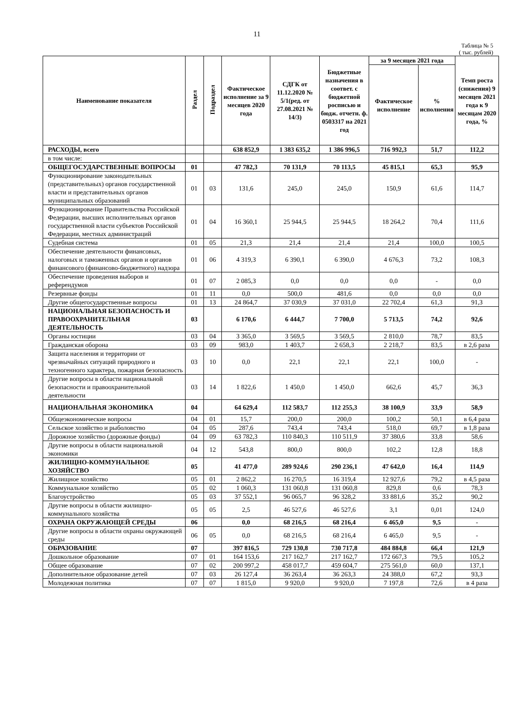11
Таблица № 5
( тыс. рублей)
| Наименование показателя | Раздел | Подраздел | Фактическое исполнение за 9 месяцев 2020 года | СДГК от 11.12.2020 № 5/1(ред. от 27.08.2021 № 14/3) | Бюджетные назначения в соответ. с бюджетной росписью и бюдж. отчетн. ф. 0503317 на 2021 год | за 9 месяцев 2021 года | | Темп роста (снижения) 9 месяцев 2021 года к 9 месяцам 2020 года, % |
| --- | --- | --- | --- | --- | --- | --- | --- | --- |
| | | | | | | Фактическое исполнение | % исполнения | |
| РАСХОДЫ, всего | | | 638 852,9 | 1 383 635,2 | 1 386 996,5 | 716 992,3 | 51,7 | 112,2 |
| в том числе: | | | | | | | | |
| ОБЩЕГОСУДАРСТВЕННЫЕ ВОПРОСЫ | 01 | | 47 782,3 | 70 131,9 | 70 113,5 | 45 815,1 | 65,3 | 95,9 |
| Функционирование законодательных (представительных) органов государственной власти и представительных органов муниципальных образований | 01 | 03 | 131,6 | 245,0 | 245,0 | 150,9 | 61,6 | 114,7 |
| Функционирование Правительства Российской Федерации, высших исполнительных органов государственной власти субъектов Российской Федерации, местных администраций | 01 | 04 | 16 360,1 | 25 944,5 | 25 944,5 | 18 264,2 | 70,4 | 111,6 |
| Судебная система | 01 | 05 | 21,3 | 21,4 | 21,4 | 21,4 | 100,0 | 100,5 |
| Обеспечение деятельности финансовых, налоговых и таможенных органов и органов финансового (финансово-бюджетного) надзора | 01 | 06 | 4 319,3 | 6 390,1 | 6 390,0 | 4 676,3 | 73,2 | 108,3 |
| Обеспечение проведения выборов и референдумов | 01 | 07 | 2 085,3 | 0,0 | 0,0 | 0,0 | - | 0,0 |
| Резервные фонды | 01 | 11 | 0,0 | 500,0 | 481,6 | 0,0 | 0,0 | 0,0 |
| Другие общегосударственные вопросы | 01 | 13 | 24 864,7 | 37 030,9 | 37 031,0 | 22 702,4 | 61,3 | 91,3 |
| НАЦИОНАЛЬНАЯ БЕЗОПАСНОСТЬ И ПРАВООХРАНИТЕЛЬНАЯ ДЕЯТЕЛЬНОСТЬ | 03 | | 6 170,6 | 6 444,7 | 7 700,0 | 5 713,5 | 74,2 | 92,6 |
| Органы юстиции | 03 | 04 | 3 365,0 | 3 569,5 | 3 569,5 | 2 810,0 | 78,7 | 83,5 |
| Гражданская оборона | 03 | 09 | 983,0 | 1 403,7 | 2 658,3 | 2 218,7 | 83,5 | в 2,6 раза |
| Защита населения и территории от чрезвычайных ситуаций природного и техногенного характера, пожарная безопасность | 03 | 10 | 0,0 | 22,1 | 22,1 | 22,1 | 100,0 | - |
| Другие вопросы в области национальной безопасности и правоохранительной деятельности | 03 | 14 | 1 822,6 | 1 450,0 | 1 450,0 | 662,6 | 45,7 | 36,3 |
| НАЦИОНАЛЬНАЯ ЭКОНОМИКА | 04 | | 64 629,4 | 112 583,7 | 112 255,3 | 38 100,9 | 33,9 | 58,9 |
| Общеэкономические вопросы | 04 | 01 | 15,7 | 200,0 | 200,0 | 100,2 | 50,1 | в 6,4 раза |
| Сельское хозяйство и рыболовство | 04 | 05 | 287,6 | 743,4 | 743,4 | 518,0 | 69,7 | в 1,8 раза |
| Дорожное хозяйство (дорожные фонды) | 04 | 09 | 63 782,3 | 110 840,3 | 110 511,9 | 37 380,6 | 33,8 | 58,6 |
| Другие вопросы в области национальной экономики | 04 | 12 | 543,8 | 800,0 | 800,0 | 102,2 | 12,8 | 18,8 |
| ЖИЛИЩНО-КОММУНАЛЬНОЕ ХОЗЯЙСТВО | 05 | | 41 477,0 | 289 924,6 | 290 236,1 | 47 642,0 | 16,4 | 114,9 |
| Жилищное хозяйство | 05 | 01 | 2 862,2 | 16 270,5 | 16 319,4 | 12 927,6 | 79,2 | в 4,5 раза |
| Коммунальное хозяйство | 05 | 02 | 1 060,3 | 131 060,8 | 131 060,8 | 829,8 | 0,6 | 78,3 |
| Благоустройство | 05 | 03 | 37 552,1 | 96 065,7 | 96 328,2 | 33 881,6 | 35,2 | 90,2 |
| Другие вопросы в области жилищно-коммунального хозяйства | 05 | 05 | 2,5 | 46 527,6 | 46 527,6 | 3,1 | 0,01 | 124,0 |
| ОХРАНА ОКРУЖАЮЩЕЙ СРЕДЫ | 06 | | 0,0 | 68 216,5 | 68 216,4 | 6 465,0 | 9,5 | - |
| Другие вопросы в области охраны окружающей среды | 06 | 05 | 0,0 | 68 216,5 | 68 216,4 | 6 465,0 | 9,5 | - |
| ОБРАЗОВАНИЕ | 07 | | 397 816,5 | 729 130,8 | 730 717,8 | 484 884,8 | 66,4 | 121,9 |
| Дошкольное образование | 07 | 01 | 164 153,6 | 217 162,7 | 217 162,7 | 172 667,3 | 79,5 | 105,2 |
| Общее образование | 07 | 02 | 200 997,2 | 458 017,7 | 459 604,7 | 275 561,0 | 60,0 | 137,1 |
| Дополнительное образование детей | 07 | 03 | 26 127,4 | 36 263,4 | 36 263,3 | 24 388,0 | 67,2 | 93,3 |
| Молодежная политика | 07 | 07 | 1 815,0 | 9 920,0 | 9 920,0 | 7 197,8 | 72,6 | в 4 раза |